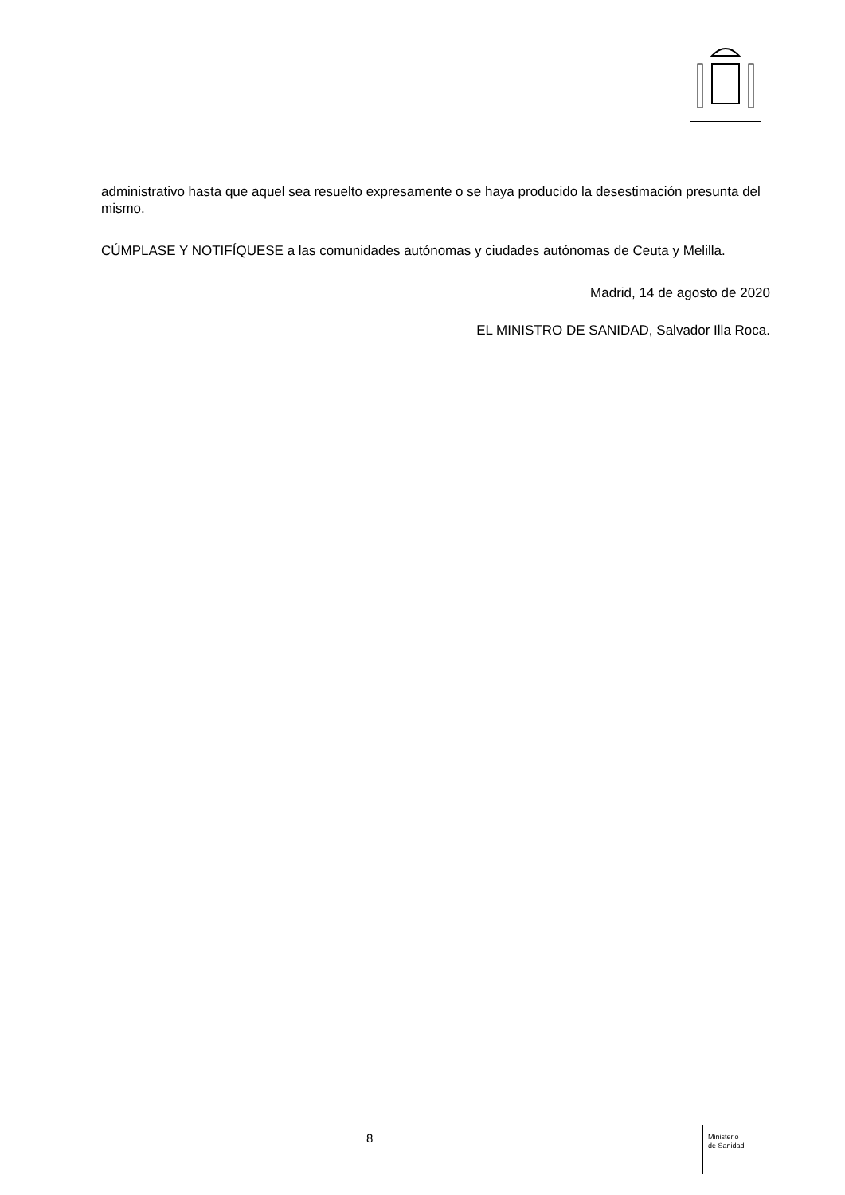administrativo hasta que aquel sea resuelto expresamente o se haya producido la desestimación presunta del mismo.
CÚMPLASE Y NOTIFÍQUESE a las comunidades autónomas y ciudades autónomas de Ceuta y Melilla.
Madrid, 14 de agosto de 2020
EL MINISTRO DE SANIDAD, Salvador Illa Roca.
8
Ministerio
de Sanidad